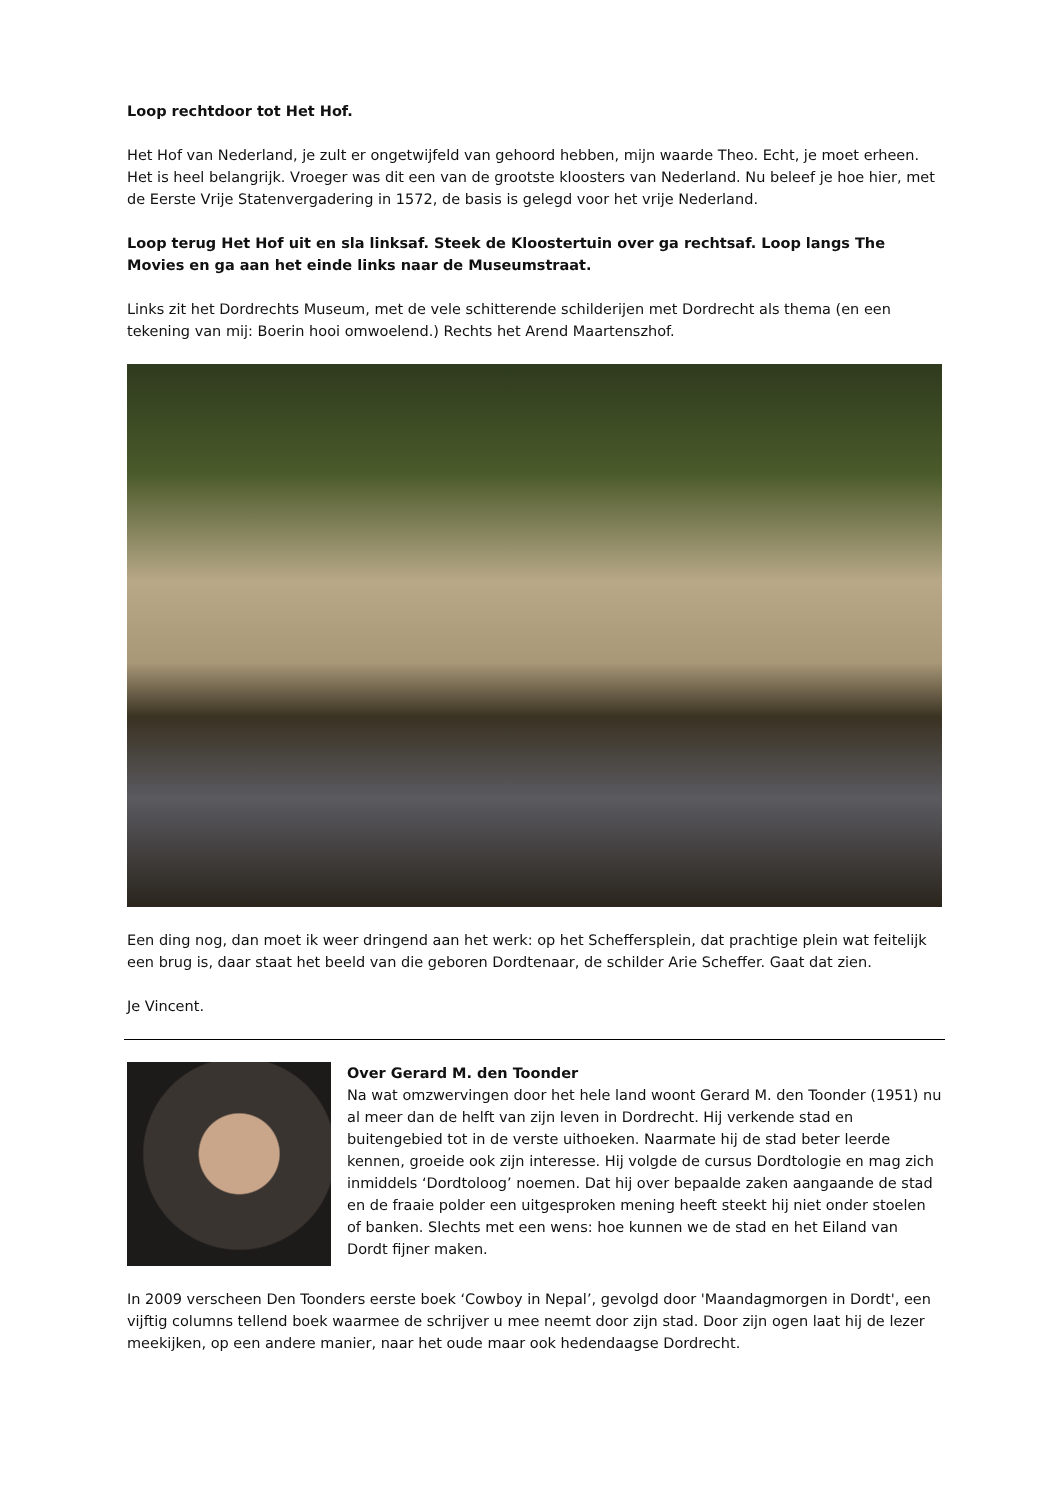Loop rechtdoor tot Het Hof.
Het Hof van Nederland, je zult er ongetwijfeld van gehoord hebben, mijn waarde Theo. Echt, je moet erheen. Het is heel belangrijk. Vroeger was dit een van de grootste kloosters van Nederland. Nu beleef je hoe hier, met de Eerste Vrije Statenvergadering in 1572, de basis is gelegd voor het vrije Nederland.
Loop terug Het Hof uit en sla linksaf. Steek de Kloostertuin over ga rechtsaf. Loop langs The Movies en ga aan het einde links naar de Museumstraat.
Links zit het Dordrechts Museum, met de vele schitterende schilderijen met Dordrecht als thema (en een tekening van mij: Boerin hooi omwoelend.) Rechts het Arend Maartenszhof.
Een ding nog, dan moet ik weer dringend aan het werk: op het Scheffersplein, dat prachtige plein wat feitelijk een brug is, daar staat het beeld van die geboren Dordtenaar, de schilder Arie Scheffer. Gaat dat zien.
Je Vincent.
Over Gerard M. den Toonder
Na wat omzwervingen door het hele land woont Gerard M. den Toonder (1951) nu al meer dan de helft van zijn leven in Dordrecht. Hij verkende stad en buitengebied tot in de verste uithoeken. Naarmate hij de stad beter leerde kennen, groeide ook zijn interesse. Hij volgde de cursus Dordtologie en mag zich inmiddels ‘Dordtoloog’ noemen. Dat hij over bepaalde zaken aangaande de stad en de fraaie polder een uitgesproken mening heeft steekt hij niet onder stoelen of banken. Slechts met een wens: hoe kunnen we de stad en het Eiland van Dordt fijner maken.
In 2009 verscheen Den Toonders eerste boek ‘Cowboy in Nepal’, gevolgd door 'Maandagmorgen in Dordt', een vijftig columns tellend boek waarmee de schrijver u mee neemt door zijn stad. Door zijn ogen laat hij de lezer meekijken, op een andere manier, naar het oude maar ook hedendaagse Dordrecht.